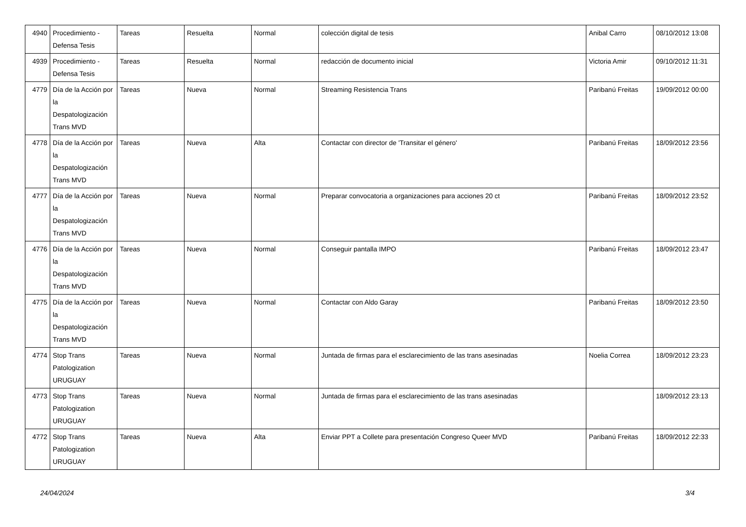| 4940 | Procedimiento - Defensa Tesis | Tareas | Resuelta | Normal | colección digital de tesis | Anibal Carro | 08/10/2012 13:08 |
| 4939 | Procedimiento - Defensa Tesis | Tareas | Resuelta | Normal | redacción de documento inicial | Victoria Amir | 09/10/2012 11:31 |
| 4779 | Día de la Acción por la Despatologización Trans MVD | Tareas | Nueva | Normal | Streaming Resistencia Trans | Paribanú Freitas | 19/09/2012 00:00 |
| 4778 | Día de la Acción por la Despatologización Trans MVD | Tareas | Nueva | Alta | Contactar con director de 'Transitar el género' | Paribanú Freitas | 18/09/2012 23:56 |
| 4777 | Día de la Acción por la Despatologización Trans MVD | Tareas | Nueva | Normal | Preparar convocatoria a organizaciones para acciones 20 ct | Paribanú Freitas | 18/09/2012 23:52 |
| 4776 | Día de la Acción por la Despatologización Trans MVD | Tareas | Nueva | Normal | Conseguir pantalla IMPO | Paribanú Freitas | 18/09/2012 23:47 |
| 4775 | Día de la Acción por la Despatologización Trans MVD | Tareas | Nueva | Normal | Contactar con Aldo Garay | Paribanú Freitas | 18/09/2012 23:50 |
| 4774 | Stop Trans Patologization URUGUAY | Tareas | Nueva | Normal | Juntada de firmas para el esclarecimiento de las trans asesinadas | Noelia Correa | 18/09/2012 23:23 |
| 4773 | Stop Trans Patologization URUGUAY | Tareas | Nueva | Normal | Juntada de firmas para el esclarecimiento de las trans asesinadas | | 18/09/2012 23:13 |
| 4772 | Stop Trans Patologization URUGUAY | Tareas | Nueva | Alta | Enviar PPT a Collete para presentación Congreso Queer MVD | Paribanú Freitas | 18/09/2012 22:33 |
24/04/2024 3/4